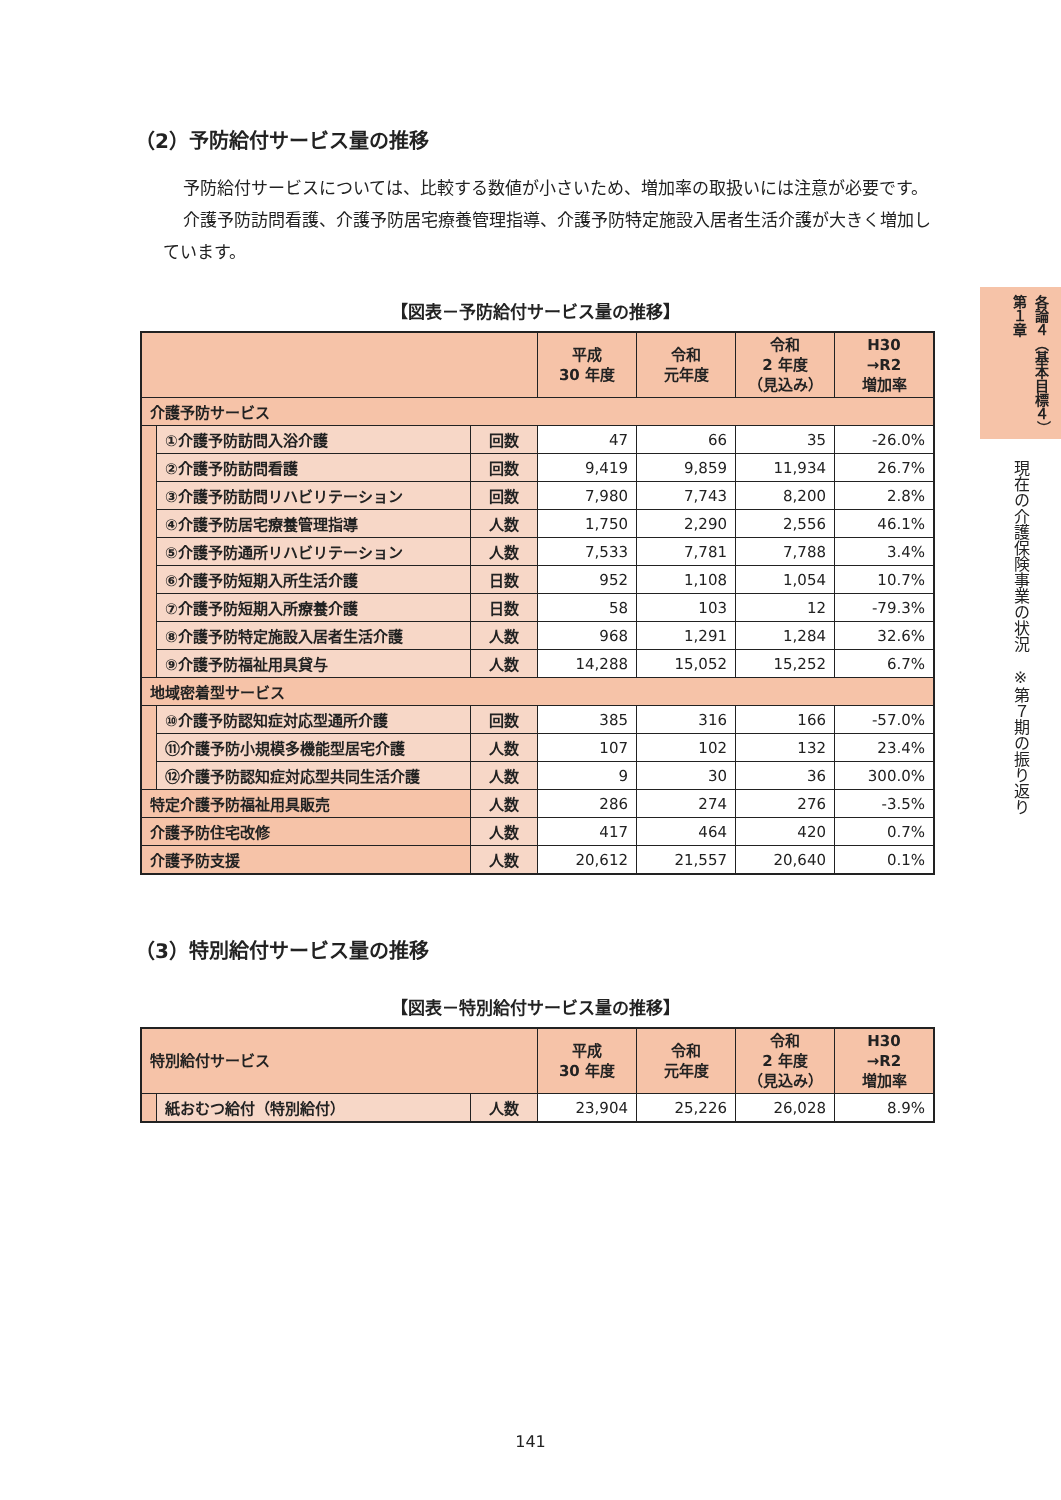（2）予防給付サービス量の推移
予防給付サービスについては、比較する数値が小さいため、増加率の取扱いには注意が必要です。
介護予防訪問看護、介護予防居宅療養管理指導、介護予防特定施設入居者生活介護が大きく増加しています。
【図表－予防給付サービス量の推移】
| | | | 平成 30 年度 | 令和 元年度 | 令和 2 年度 （見込み） | H30 →R2 増加率 |
| --- | --- | --- | --- | --- | --- | --- |
| 介護予防サービス | | | | | | |
| | ①介護予防訪問入浴介護 | 回数 | 47 | 66 | 35 | -26.0% |
| | ②介護予防訪問看護 | 回数 | 9,419 | 9,859 | 11,934 | 26.7% |
| | ③介護予防訪問リハビリテーション | 回数 | 7,980 | 7,743 | 8,200 | 2.8% |
| | ④介護予防居宅療養管理指導 | 人数 | 1,750 | 2,290 | 2,556 | 46.1% |
| | ⑤介護予防通所リハビリテーション | 人数 | 7,533 | 7,781 | 7,788 | 3.4% |
| | ⑥介護予防短期入所生活介護 | 日数 | 952 | 1,108 | 1,054 | 10.7% |
| | ⑦介護予防短期入所療養介護 | 日数 | 58 | 103 | 12 | -79.3% |
| | ⑧介護予防特定施設入居者生活介護 | 人数 | 968 | 1,291 | 1,284 | 32.6% |
| | ⑨介護予防福祉用具貸与 | 人数 | 14,288 | 15,052 | 15,252 | 6.7% |
| 地域密着型サービス | | | | | | |
| | ⑩介護予防認知症対応型通所介護 | 回数 | 385 | 316 | 166 | -57.0% |
| | ⑪介護予防小規模多機能型居宅介護 | 人数 | 107 | 102 | 132 | 23.4% |
| | ⑫介護予防認知症対応型共同生活介護 | 人数 | 9 | 30 | 36 | 300.0% |
| 特定介護予防福祉用具販売 | | 人数 | 286 | 274 | 276 | -3.5% |
| 介護予防住宅改修 | | 人数 | 417 | 464 | 420 | 0.7% |
| 介護予防支援 | | 人数 | 20,612 | 21,557 | 20,640 | 0.1% |
（3）特別給付サービス量の推移
【図表－特別給付サービス量の推移】
| 特別給付サービス | | | 平成 30 年度 | 令和 元年度 | 令和 2 年度 （見込み） | H30 →R2 増加率 |
| --- | --- | --- | --- | --- | --- | --- |
| | 紙おむつ給付（特別給付） | 人数 | 23,904 | 25,226 | 26,028 | 8.9% |
各論４（基本目標４）　第１章
現在の介護保険事業の状況　※第７期の振り返り
141